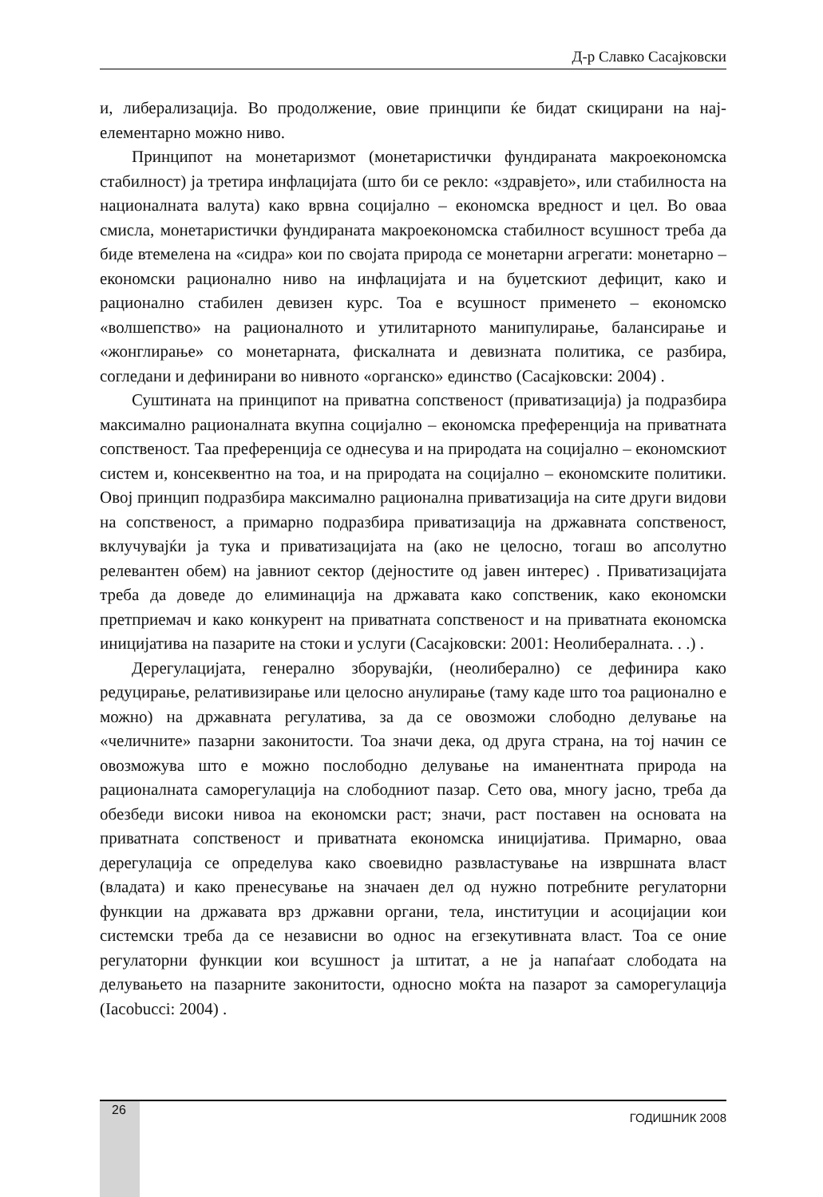Д-р Славко Сасајковски
и, либерализација. Во продолжение, овие принципи ќе бидат скицирани на нај­елементарно можно ниво.
Принципот на монетаризмот (монетаристички фундираната макроеко­номска стабилност) ја третира инфлацијата (што би се рекло: «здравјето», или стабилноста на националната валута) како врвна социјално – економска вредност и цел. Во оваа смисла, монетаристички фундираната макроеконом­ска стабилност всушност треба да биде втемелена на «сидра» кои по својата природа се монетарни агрегати: монетарно – економски рационално ниво на инфлацијата и на буџетскиот дефицит, како и рационално стабилен девизен курс. Тоа е всушност применето – економско «волшепство» на рационалното и утилитарното манипулирање, балансирање и «жонглирање» со монетарна­та, фискалната и девизната политика, се разбира, согледани и дефинирани во нивното «органско» единство (Сасајковски: 2004) .
Суштината на принципот на приватна сопственост (приватизација) ја по­дразбира максимално рационалната вкупна социјално – економска преферен­ција на приватната сопственост. Таа преференција се однесува и на природата на социјално – економскиот систем и, консеквентно на тоа, и на природата на социјално – економските политики. Овој принцип подразбира максимално ра­ционална приватизација на сите други видови на сопственост, а примарно по­дразбира приватизација на државната сопственост, вклучувајќи ја тука и при­ватизацијата на (ако не целосно, тогаш во апсолутно релевантен обем) на јав­ниот сектор (дејностите од јавен интерес) . Приватизацијата треба да доведе до елиминација на државата како сопственик, како економски претприемач и како конкурент на приватната сопственост и на приватната економска иници­јатива на пазарите на стоки и услуги (Сасајковски: 2001: Неолибералната. . .) .
Дерегулацијата, генерално зборувајќи, (неолиберално) се дефинира како редуцирање, релативизирање или целосно анулирање (таму каде што тоа ра­ционално е можно) на државната регулатива, за да се овозможи слободно де­лување на «челичните» пазарни законитости. Тоа значи дека, од друга страна, на тој начин се овозможува што е можно послободно делување на иманентна­та природа на рационалната саморегулација на слободниот пазар. Сето ова, многу јасно, треба да обезбеди високи нивоа на економски раст; значи, раст поставен на основата на приватната сопственост и приватната економска ини­цијатива. Примарно, оваа дерегулација се определува како своевидно разв­ластување на извршната власт (владата) и како пренесување на значаен дел од нужно потребните регулаторни функции на државата врз државни органи, тела, институции и асоцијации кои системски треба да се независни во однос на егзекутивната власт. Тоа се оние регулаторни функции кои всушност ја штитат, а не ја напаѓаат слободата на делувањето на пазарните законитости, односно моќта на пазарот за саморегулација (Iacobucci: 2004) .
26 ГОДИШНИК 2008